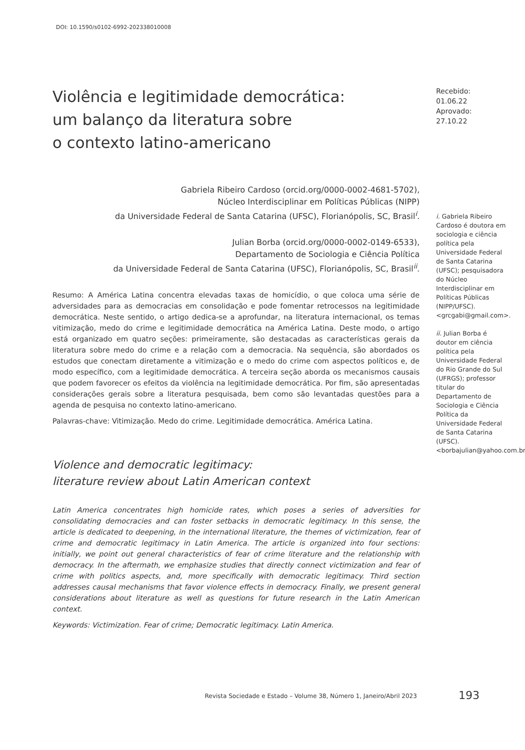DOI: 10.1590/s0102-6992-202338010008
Violência e legitimidade democrática:
um balanço da literatura sobre
o contexto latino-americano
Gabriela Ribeiro Cardoso (orcid.org/0000-0002-4681-5702),
Núcleo Interdisciplinar em Políticas Públicas (NIPP)
da Universidade Federal de Santa Catarina (UFSC), Florianópolis, SC, Brasil<sup>i</sup>.
Julian Borba (orcid.org/0000-0002-0149-6533),
Departamento de Sociologia e Ciência Política
da Universidade Federal de Santa Catarina (UFSC), Florianópolis, SC, Brasil<sup>ii</sup>.
Resumo: A América Latina concentra elevadas taxas de homicídio, o que coloca uma série de adversidades para as democracias em consolidação e pode fomentar retrocessos na legitimidade democrática. Neste sentido, o artigo dedica-se a aprofundar, na literatura internacional, os temas vitimização, medo do crime e legitimidade democrática na América Latina. Deste modo, o artigo está organizado em quatro seções: primeiramente, são destacadas as características gerais da literatura sobre medo do crime e a relação com a democracia. Na sequência, são abordados os estudos que conectam diretamente a vitimização e o medo do crime com aspectos políticos e, de modo específico, com a legitimidade democrática. A terceira seção aborda os mecanismos causais que podem favorecer os efeitos da violência na legitimidade democrática. Por fim, são apresentadas considerações gerais sobre a literatura pesquisada, bem como são levantadas questões para a agenda de pesquisa no contexto latino-americano.
Palavras-chave: Vitimização. Medo do crime. Legitimidade democrática. América Latina.
Violence and democratic legitimacy:
literature review about Latin American context
Latin America concentrates high homicide rates, which poses a series of adversities for consolidating democracies and can foster setbacks in democratic legitimacy. In this sense, the article is dedicated to deepening, in the international literature, the themes of victimization, fear of crime and democratic legitimacy in Latin America. The article is organized into four sections: initially, we point out general characteristics of fear of crime literature and the relationship with democracy. In the aftermath, we emphasize studies that directly connect victimization and fear of crime with politics aspects, and, more specifically with democratic legitimacy. Third section addresses causal mechanisms that favor violence effects in democracy. Finally, we present general considerations about literature as well as questions for future research in the Latin American context.
Keywords: Victimization. Fear of crime; Democratic legitimacy. Latin America.
Recebido: 01.06.22
Aprovado: 27.10.22
i. Gabriela Ribeiro Cardoso é doutora em sociologia e ciência política pela Universidade Federal de Santa Catarina (UFSC); pesquisadora do Núcleo Interdisciplinar em Políticas Públicas (NIPP/UFSC). <grcgabi@gmail.com>.
ii. Julian Borba é doutor em ciência política pela Universidade Federal do Rio Grande do Sul (UFRGS); professor titular do Departamento de Sociologia e Ciência Política da Universidade Federal de Santa Catarina (UFSC). <borbajulian@yahoo.com.br>.
Revista Sociedade e Estado – Volume 38, Número 1, Janeiro/Abril 2023
193